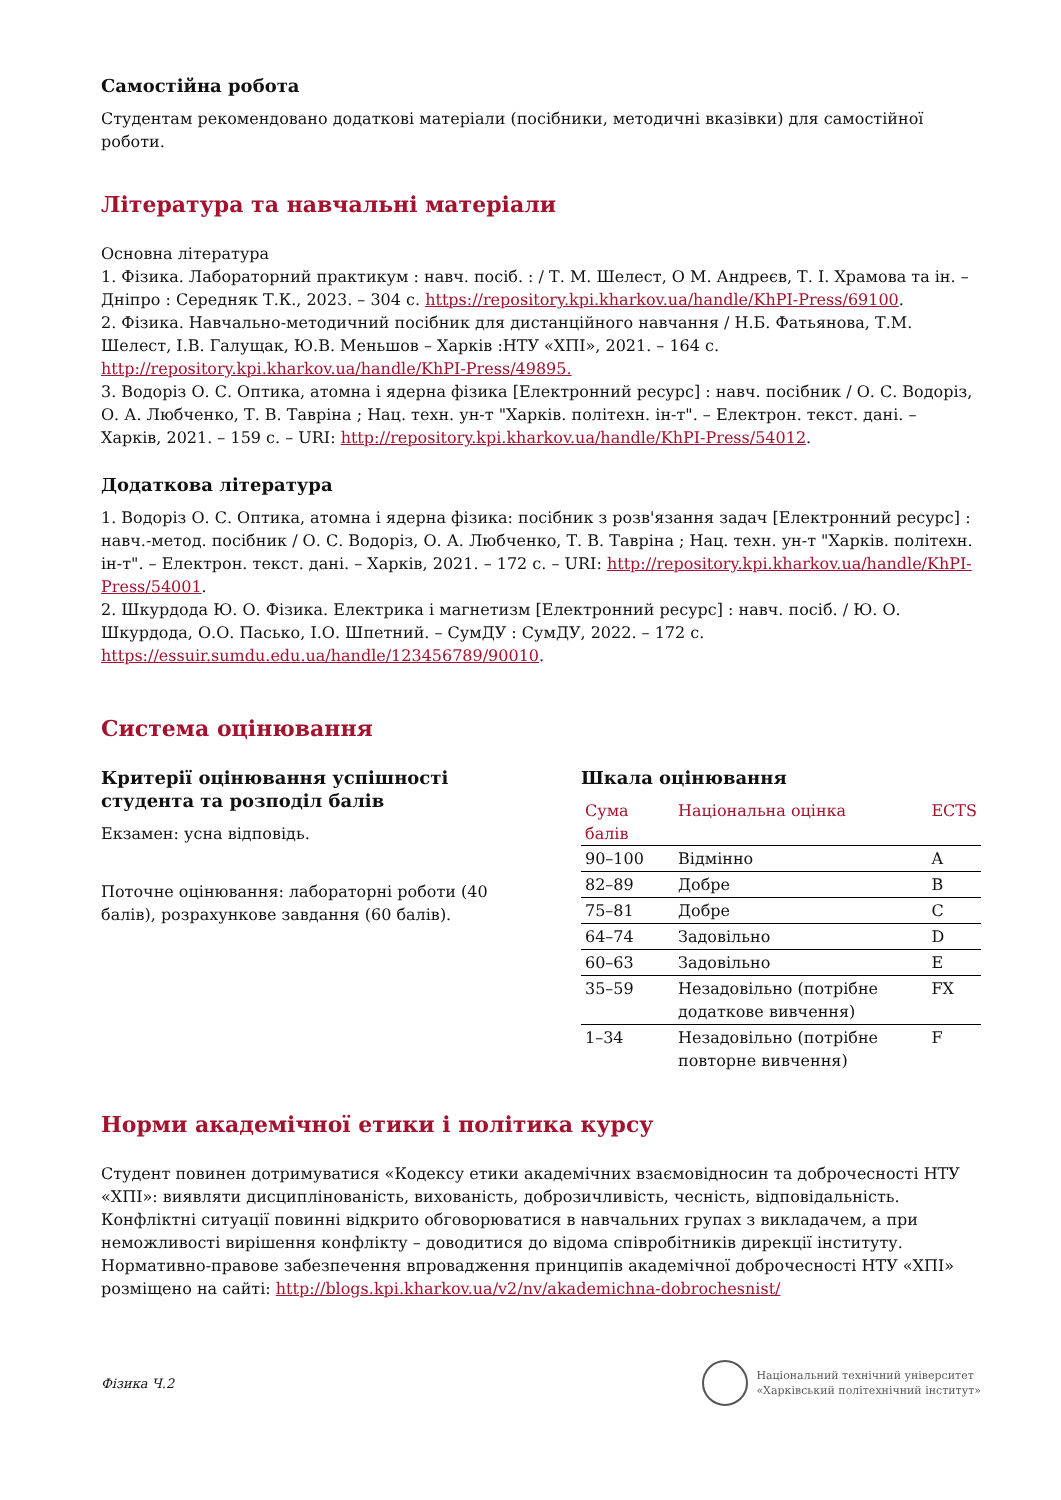Самостійна робота
Студентам рекомендовано додаткові матеріали (посібники, методичні вказівки) для самостійної роботи.
Література та навчальні матеріали
Основна література
1. Фізика. Лабораторний практикум : навч. посіб. : / Т. М. Шелест, О М. Андреєв, Т. І. Храмова та ін. – Дніпро : Середняк Т.К., 2023. – 304 с. https://repository.kpi.kharkov.ua/handle/KhPI-Press/69100.
2. Фізика. Навчально-методичний посібник для дистанційного навчання / Н.Б. Фатьянова, Т.М. Шелест, І.В. Галущак, Ю.В. Меньшов – Харків :НТУ «ХПІ», 2021. – 164 с. http://repository.kpi.kharkov.ua/handle/KhPI-Press/49895.
3. Водоріз О. С. Оптика, атомна і ядерна фізика [Електронний ресурс] : навч. посібник / О. С. Водоріз, О. А. Любченко, Т. В. Тавріна ; Нац. техн. ун-т "Харків. політехн. ін-т". – Електрон. текст. дані. – Харків, 2021. – 159 с. – URI: http://repository.kpi.kharkov.ua/handle/KhPI-Press/54012.
Додаткова література
1. Водоріз О. С. Оптика, атомна і ядерна фізика: посібник з розв'язання задач [Електронний ресурс] : навч.-метод. посібник / О. С. Водоріз, О. А. Любченко, Т. В. Тавріна ; Нац. техн. ун-т "Харків. політехн. ін-т". – Електрон. текст. дані. – Харків, 2021. – 172 с. – URI: http://repository.kpi.kharkov.ua/handle/KhPI-Press/54001.
2. Шкурдода Ю. О. Фізика. Електрика і магнетизм [Електронний ресурс] : навч. посіб. / Ю. О. Шкурдода, О.О. Пасько, І.О. Шпетний. – СумДУ : СумДУ, 2022. – 172 с. https://essuir.sumdu.edu.ua/handle/123456789/90010.
Система оцінювання
Критерії оцінювання успішності студента та розподіл балів
Екзамен: усна відповідь.
Поточне оцінювання: лабораторні роботи (40 балів), розрахункове завдання (60 балів).
Шкала оцінювання
| Сума балів | Національна оцінка | ECTS |
| --- | --- | --- |
| 90–100 | Відмінно | A |
| 82–89 | Добре | B |
| 75–81 | Добре | C |
| 64–74 | Задовільно | D |
| 60–63 | Задовільно | E |
| 35–59 | Незадовільно (потрібне додаткове вивчення) | FX |
| 1–34 | Незадовільно (потрібне повторне вивчення) | F |
Норми академічної етики і політика курсу
Студент повинен дотримуватися «Кодексу етики академічних взаємовідносин та доброчесності НТУ «ХПІ»: виявляти дисциплінованість, вихованість, доброзичливість, чесність, відповідальність. Конфліктні ситуації повинні відкрито обговорюватися в навчальних групах з викладачем, а при неможливості вирішення конфлікту – доводитися до відома співробітників дирекції інституту. Нормативно-правове забезпечення впровадження принципів академічної доброчесності НТУ «ХПІ» розміщено на сайті: http://blogs.kpi.kharkov.ua/v2/nv/akademichna-dobrochesnist/
Фізика Ч.2
Національний технічний університет
«Харківський політехнічний інститут»